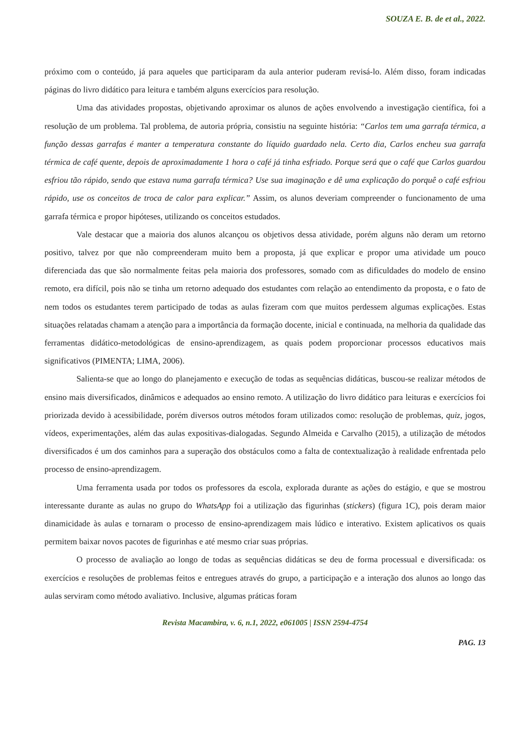SOUZA E. B. de et al., 2022.
próximo com o conteúdo, já para aqueles que participaram da aula anterior puderam revisá-lo. Além disso, foram indicadas páginas do livro didático para leitura e também alguns exercícios para resolução.
Uma das atividades propostas, objetivando aproximar os alunos de ações envolvendo a investigação científica, foi a resolução de um problema. Tal problema, de autoria própria, consistiu na seguinte história: “Carlos tem uma garrafa térmica, a função dessas garrafas é manter a temperatura constante do líquido guardado nela. Certo dia, Carlos encheu sua garrafa térmica de café quente, depois de aproximadamente 1 hora o café já tinha esfriado. Porque será que o café que Carlos guardou esfriou tão rápido, sendo que estava numa garrafa térmica? Use sua imaginação e dê uma explicação do porquê o café esfriou rápido, use os conceitos de troca de calor para explicar.” Assim, os alunos deveriam compreender o funcionamento de uma garrafa térmica e propor hipóteses, utilizando os conceitos estudados.
Vale destacar que a maioria dos alunos alcançou os objetivos dessa atividade, porém alguns não deram um retorno positivo, talvez por que não compreenderam muito bem a proposta, já que explicar e propor uma atividade um pouco diferenciada das que são normalmente feitas pela maioria dos professores, somado com as dificuldades do modelo de ensino remoto, era difícil, pois não se tinha um retorno adequado dos estudantes com relação ao entendimento da proposta, e o fato de nem todos os estudantes terem participado de todas as aulas fizeram com que muitos perdessem algumas explicações. Estas situações relatadas chamam a atenção para a importância da formação docente, inicial e continuada, na melhoria da qualidade das ferramentas didático-metodológicas de ensino-aprendizagem, as quais podem proporcionar processos educativos mais significativos (PIMENTA; LIMA, 2006).
Salienta-se que ao longo do planejamento e execução de todas as sequências didáticas, buscou-se realizar métodos de ensino mais diversificados, dinâmicos e adequados ao ensino remoto. A utilização do livro didático para leituras e exercícios foi priorizada devido à acessibilidade, porém diversos outros métodos foram utilizados como: resolução de problemas, quiz, jogos, vídeos, experimentações, além das aulas expositivas-dialogadas. Segundo Almeida e Carvalho (2015), a utilização de métodos diversificados é um dos caminhos para a superação dos obstáculos como a falta de contextualização à realidade enfrentada pelo processo de ensino-aprendizagem.
Uma ferramenta usada por todos os professores da escola, explorada durante as ações do estágio, e que se mostrou interessante durante as aulas no grupo do WhatsApp foi a utilização das figurinhas (stickers) (figura 1C), pois deram maior dinamicidade às aulas e tornaram o processo de ensino-aprendizagem mais lúdico e interativo. Existem aplicativos os quais permitem baixar novos pacotes de figurinhas e até mesmo criar suas próprias.
O processo de avaliação ao longo de todas as sequências didáticas se deu de forma processual e diversificada: os exercícios e resoluções de problemas feitos e entregues através do grupo, a participação e a interação dos alunos ao longo das aulas serviram como método avaliativo. Inclusive, algumas práticas foram
Revista Macambira, v. 6, n.1, 2022, e061005 | ISSN 2594-4754
PAG. 13